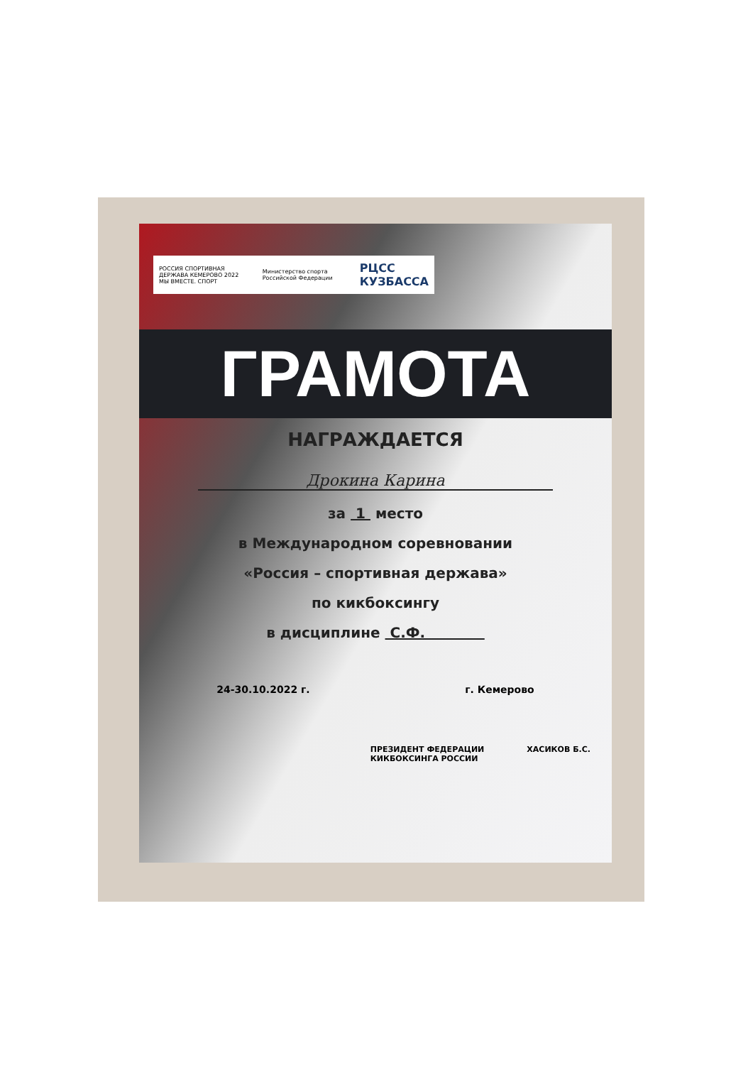РОССИЯ СПОРТИВНАЯ ДЕРЖАВА КЕМЕРОВО 2022
МЫ ВМЕСТЕ. СПОРТ Министерство спорта Российской Федерации РЦСС
КУЗБАССА
ГРАМОТА
НАГРАЖДАЕТСЯ
Дрокина Карина
за 1 место
в Международном соревновании
«Россия – спортивная держава»
по кикбоксингу
в дисциплине С.Ф.
24-30.10.2022 г. г. Кемерово
ПРЕЗИДЕНТ ФЕДЕРАЦИИ
КИКБОКСИНГА РОССИИ ХАСИКОВ Б.С.